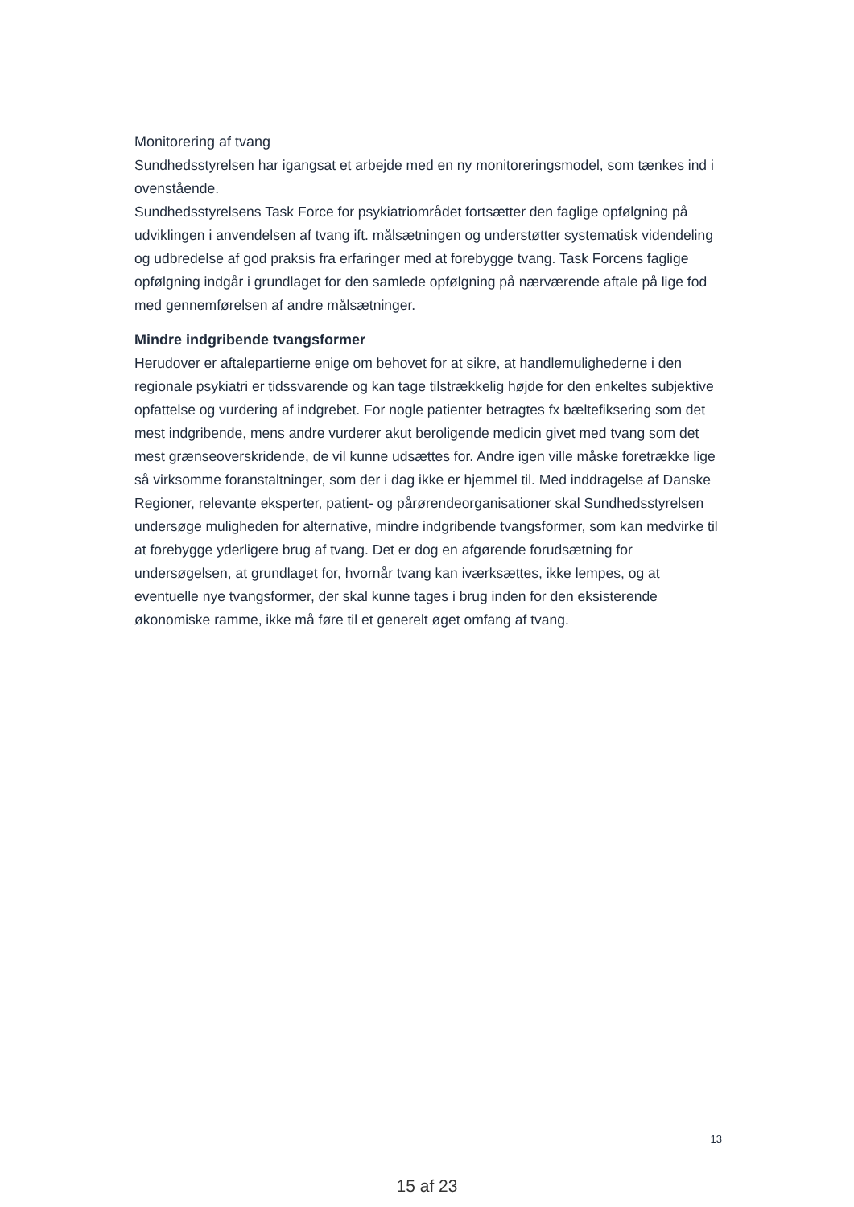Monitorering af tvang
Sundhedsstyrelsen har igangsat et arbejde med en ny monitoreringsmodel, som tænkes ind i ovenstående.
Sundhedsstyrelsens Task Force for psykiatriområdet fortsætter den faglige opfølgning på udviklingen i anvendelsen af tvang ift. målsætningen og understøtter systematisk videndeling og udbredelse af god praksis fra erfaringer med at forebygge tvang. Task Forcens faglige opfølgning indgår i grundlaget for den samlede opfølgning på nærværende aftale på lige fod med gennemførelsen af andre målsætninger.
Mindre indgribende tvangsformer
Herudover er aftalepartierne enige om behovet for at sikre, at handlemulighederne i den regionale psykiatri er tidssvarende og kan tage tilstrækkelig højde for den enkeltes subjektive opfattelse og vurdering af indgrebet. For nogle patienter betragtes fx bæltefiksering som det mest indgribende, mens andre vurderer akut beroligende medicin givet med tvang som det mest grænseoverskridende, de vil kunne udsættes for. Andre igen ville måske foretrække lige så virksomme foranstaltninger, som der i dag ikke er hjemmel til. Med inddragelse af Danske Regioner, relevante eksperter, patient- og pårørendeorganisationer skal Sundhedsstyrelsen undersøge muligheden for alternative, mindre indgribende tvangsformer, som kan medvirke til at forebygge yderligere brug af tvang. Det er dog en afgørende forudsætning for undersøgelsen, at grundlaget for, hvornår tvang kan iværksættes, ikke lempes, og at eventuelle nye tvangsformer, der skal kunne tages i brug inden for den eksisterende økonomiske ramme, ikke må føre til et generelt øget omfang af tvang.
13
15 af 23